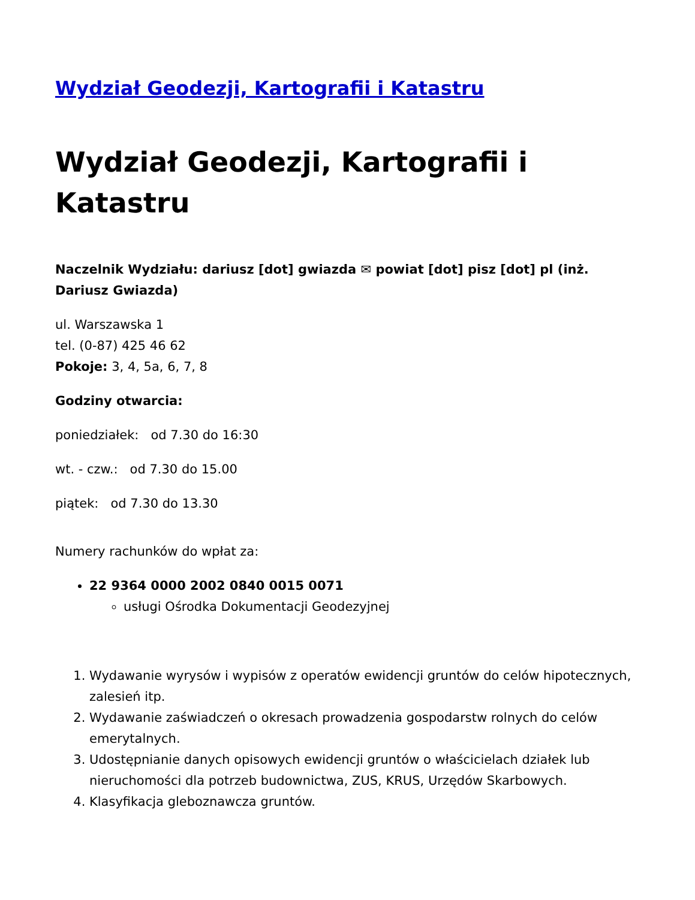Wydział Geodezji, Kartografii i Katastru
Wydział Geodezji, Kartografii i Katastru
Naczelnik Wydziału: dariusz [dot] gwiazda ✉ powiat [dot] pisz [dot] pl (inż. Dariusz Gwiazda)
ul. Warszawska 1
tel. (0-87) 425 46 62
Pokoje: 3, 4, 5a, 6, 7, 8
Godziny otwarcia:
poniedziałek: od 7.30 do 16:30
wt. - czw.: od 7.30 do 15.00
piątek: od 7.30 do 13.30
Numery rachunków do wpłat za:
22 9364 0000 2002 0840 0015 0071
usługi Ośrodka Dokumentacji Geodezyjnej
1. Wydawanie wyrysów i wypisów z operatów ewidencji gruntów do celów hipotecznych, zalesień itp.
2. Wydawanie zaświadczeń o okresach prowadzenia gospodarstw rolnych do celów emerytalnych.
3. Udostępnianie danych opisowych ewidencji gruntów o właścicielach działek lub nieruchomości dla potrzeb budownictwa, ZUS, KRUS, Urzędów Skarbowych.
4. Klasyfikacja gleboznawcza gruntów.